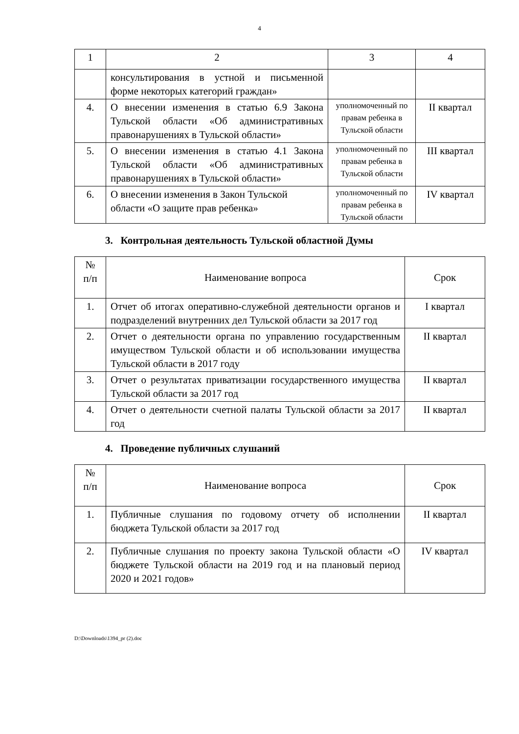4
| 1 | 2 | 3 | 4 |
| | консультирования в устной и письменной форме некоторых категорий граждан» | | |
| 4. | О внесении изменения в статью 6.9 Закона Тульской области «Об административных правонарушениях в Тульской области» | уполномоченный по правам ребенка в Тульской области | II квартал |
| 5. | О внесении изменения в статью 4.1 Закона Тульской области «Об административных правонарушениях в Тульской области» | уполномоченный по правам ребенка в Тульской области | III квартал |
| 6. | О внесении изменения в Закон Тульской области «О защите прав ребенка» | уполномоченный по правам ребенка в Тульской области | IV квартал |
3. Контрольная деятельность Тульской областной Думы
| № п/п | Наименование вопроса | Срок |
| --- | --- | --- |
| 1. | Отчет об итогах оперативно-служебной деятельности органов и подразделений внутренних дел Тульской области за 2017 год | I квартал |
| 2. | Отчет о деятельности органа по управлению государственным имуществом Тульской области и об использовании имущества Тульской области в 2017 году | II квартал |
| 3. | Отчет о результатах приватизации государственного имущества Тульской области за 2017 год | II квартал |
| 4. | Отчет о деятельности счетной палаты Тульской области за 2017 год | II квартал |
4. Проведение публичных слушаний
| № п/п | Наименование вопроса | Срок |
| --- | --- | --- |
| 1. | Публичные слушания по годовому отчету об исполнении бюджета Тульской области за 2017 год | II квартал |
| 2. | Публичные слушания по проекту закона Тульской области «О бюджете Тульской области на 2019 год и на плановый период 2020 и 2021 годов» | IV квартал |
D:\Downloads\1394_pr (2).doc